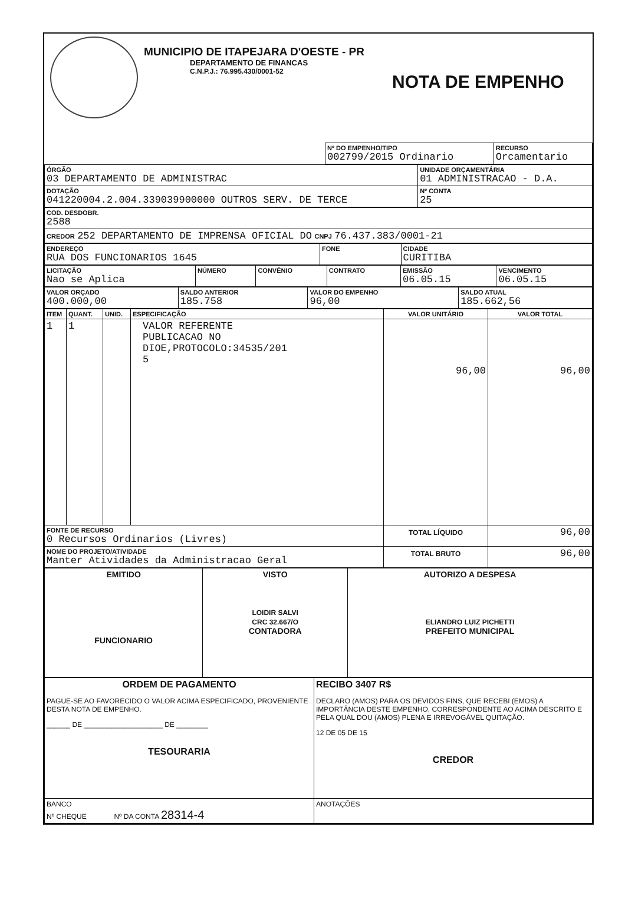MUNICIPIO DE ITAPEJARA D'OESTE - PR
DEPARTAMENTO DE FINANCAS
C.N.P.J.: 76.995.430/0001-52
NOTA DE EMPENHO
| | Nº DO EMPENHO/TIPO 002799/2015 Ordinario | RECURSO Orcamentario |
| ÓRGÃO 03 DEPARTAMENTO DE ADMINISTRAC | UNIDADE ORÇAMENTÁRIA 01 ADMINISTRACAO - D.A. | |
| DOTAÇÃO 041220004.2.004.339039900000 OUTROS SERV. DE TERCE | | Nº CONTA 25 |
| COD. DESDOBR. 2588 |
| CREDOR 252 DEPARTAMENTO DE IMPRENSA OFICIAL DO CNPJ 76.437.383/0001-21 |
| ENDEREÇO RUA DOS FUNCIONARIOS 1645 | FONE | CIDADE CURITIBA |
| LICITAÇÃO Nao se Aplica | NÚMERO | CONVÊNIO | CONTRATO | EMISSÃO 06.05.15 | VENCIMENTO 06.05.15 |
| VALOR ORÇADO 400.000,00 | SALDO ANTERIOR 185.758 | VALOR DO EMPENHO 96,00 | SALDO ATUAL 185.662,56 |
| ITEM | QUANT. | UNID. | ESPECIFICAÇÃO | VALOR UNITÁRIO | VALOR TOTAL |
| 1 | 1 | | VALOR REFERENTE PUBLICACAO NO DIOE,PROTOCOLO:34535/201 5 | 96,00 | 96,00 |
| FONTE DE RECURSO 0 Recursos Ordinarios (Livres) | | | | TOTAL LÍQUIDO | 96,00 |
| NOME DO PROJETO/ATIVIDADE Manter Atividades da Administracao Geral | | | | TOTAL BRUTO | 96,00 |
| EMITIDO FUNCIONARIO | VISTO LOIDIR SALVI CRC 32.667/O CONTADORA | AUTORIZO A DESPESA ELIANDRO LUIZ PICHETTI PREFEITO MUNICIPAL |
| ORDEM DE PAGAMENTO PAGUE-SE AO FAVORECIDO O VALOR ACIMA ESPECIFICADO, PROVENIENTE DESTA NOTA DE EMPENHO. ______ DE ____________________ DE ________ TESOURARIA | RECIBO 3407 R$ DECLARO (AMOS) PARA OS DEVIDOS FINS, QUE RECEBI (EMOS) A IMPORTÂNCIA DESTE EMPENHO, CORRESPONDENTE AO ACIMA DESCRITO E PELA QUAL DOU (AMOS) PLENA E IRREVOGÁVEL QUITAÇÃO. 12 DE 05 DE 15 CREDOR |
| BANCO Nº CHEQUE Nº DA CONTA 28314-4 | ANOTAÇÕES |